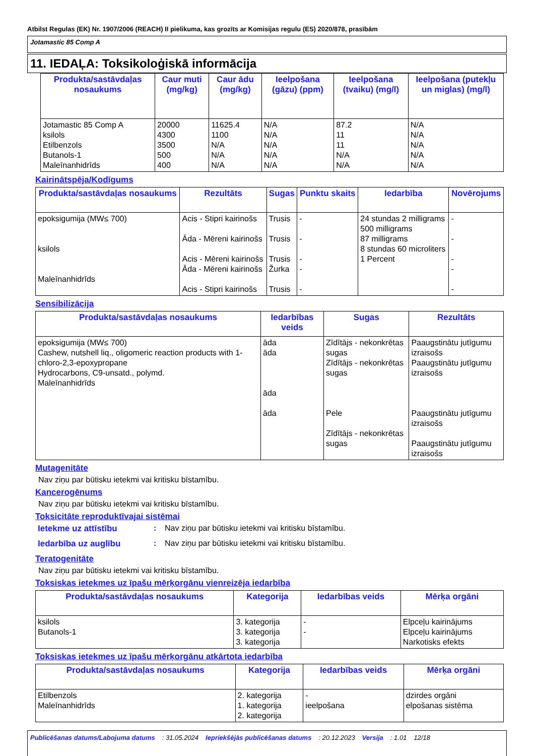Atbilst Regulas (EK) Nr. 1907/2006 (REACH) II pielikuma, kas grozīts ar Komisijas regulu (ES) 2020/878, prasībām
Jotamastic 85 Comp A
11. IEDAĻA: Toksikoloģiskā informācija
| Produkta/sastāvdaļas nosaukums | Caur muti (mg/kg) | Caur ādu (mg/kg) | Ieelpošana (gāzu) (ppm) | Ieelpošana (tvaiku) (mg/l) | Ieelpošana (putekļu un miglas) (mg/l) |
| --- | --- | --- | --- | --- | --- |
| Jotamastic 85 Comp A ksilols Etilbenzols Butanols-1 Maleīnanhidrīds | 20000 4300 3500 500 400 | 11625.4 1100 N/A N/A N/A | N/A N/A N/A N/A N/A | 87.2 11 11 N/A N/A | N/A N/A N/A N/A N/A |
Kairinātspēja/Kodīgums
| Produkta/sastāvdaļas nosaukums | Rezultāts | Sugas | Punktu skaits | Iedarbība | Novērojums |
| --- | --- | --- | --- | --- | --- |
| epoksigumija (MW≤ 700) ksilols Maleīnanhidrīds | Acis - Stipri kairinošs Āda - Mēreni kairinošs Acis - Mēreni kairinošs Āda - Mēreni kairinošs Acis - Stipri kairinošs | Trusis Trusis Trusis Žurka Trusis | - - - - - | 24 stundas 2 milligrams 500 milligrams 87 milligrams 8 stundas 60 microliters 1 Percent | - - - - - |
Sensibilizācija
| Produkta/sastāvdaļas nosaukums | Iedarbības veids | Sugas | Rezultāts |
| --- | --- | --- | --- |
| epoksigumija (MW≤ 700) Cashew, nutshell liq., oligomeric reaction products with 1-chloro-2,3-epoxypropane Hydrocarbons, C9-unsatd., polymd. Maleīnanhidrīds | āda āda āda āda | Zīdītājs - nekonkrētas sugas Zīdītājs - nekonkrētas sugas Pele Zīdītājs - nekonkrētas sugas | Paaugstinātu jutīgumu izraisošs Paaugstinātu jutīgumu izraisošs Paaugstinātu jutīgumu izraisošs Paaugstinātu jutīgumu izraisošs |
Mutagenitāte
Nav ziņu par būtisku ietekmi vai kritisku bīstamību.
Kancerogēnums
Nav ziņu par būtisku ietekmi vai kritisku bīstamību.
Toksicitāte reproduktīvajai sistēmai
Ietekme uz attīstību: Nav ziņu par būtisku ietekmi vai kritisku bīstamību.
Iedarbība uz auglību: Nav ziņu par būtisku ietekmi vai kritisku bīstamību.
Teratogenitāte
Nav ziņu par būtisku ietekmi vai kritisku bīstamību.
Toksiskas ietekmes uz īpašu mērķorgānu vienreizēja iedarbība
| Produkta/sastāvdaļas nosaukums | Kategorija | Iedarbības veids | Mērķa orgāni |
| --- | --- | --- | --- |
| ksilols Butanols-1 | 3. kategorija 3. kategorija 3. kategorija | - - | Elpceļu kairinājums Elpceļu kairinājums Narkotisks efekts |
Toksiskas ietekmes uz īpašu mērķorgānu atkārtota iedarbība
| Produkta/sastāvdaļas nosaukums | Kategorija | Iedarbības veids | Mērķa orgāni |
| --- | --- | --- | --- |
| Etilbenzols Maleīnanhidrīds | 2. kategorija 1. kategorija 2. kategorija | - ieelpošana | dzirdes orgāni elpošanas sistēma |
Publicēšanas datums/Labojuma datums: 31.05.2024 Iepriekšējās publicēšanas datums: 20.12.2023 Versija: 1.01 12/18